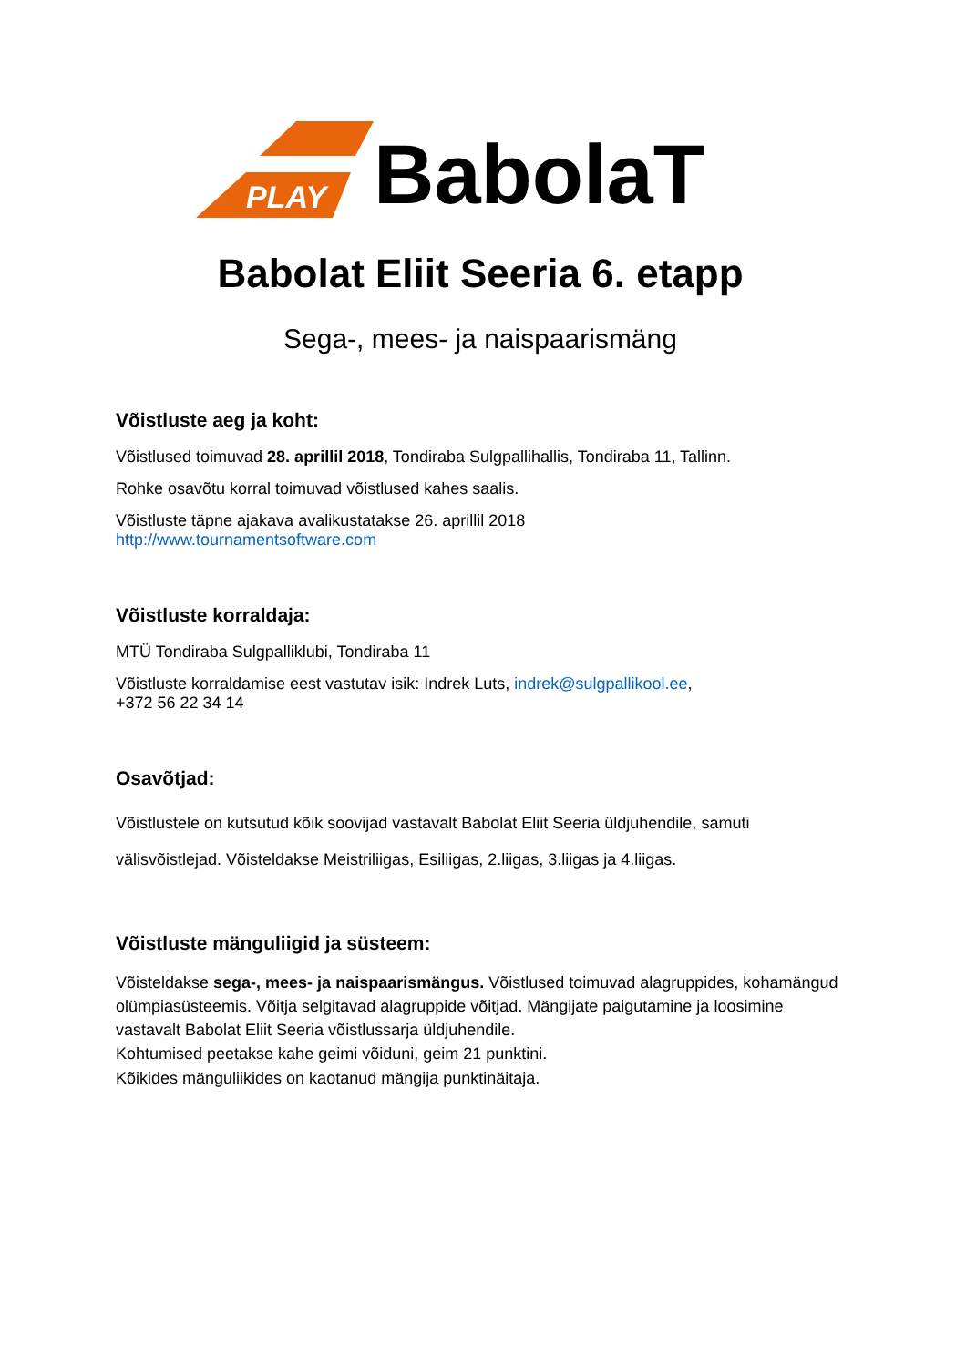PLAY
BabolaT
Babolat Eliit Seeria 6. etapp
Sega-, mees- ja naispaarismäng
Võistluste aeg ja koht:
Võistlused toimuvad 28. aprillil 2018, Tondiraba Sulgpallihallis, Tondiraba 11, Tallinn.
Rohke osavõtu korral toimuvad võistlused kahes saalis.
Võistluste täpne ajakava avalikustatakse 26. aprillil 2018
http://www.tournamentsoftware.com
Võistluste korraldaja:
MTÜ Tondiraba Sulgpalliklubi, Tondiraba 11
Võistluste korraldamise eest vastutav isik: Indrek Luts, indrek@sulgpallikool.ee,
+372 56 22 34 14
Osavõtjad:
Võistlustele on kutsutud kõik soovijad vastavalt Babolat Eliit Seeria üldjuhendile, samuti välisvõistlejad. Võisteldakse Meistriliigas, Esiliigas, 2.liigas, 3.liigas ja 4.liigas.
Võistluste mänguliigid ja süsteem:
Võisteldakse sega-, mees- ja naispaarismängus. Võistlused toimuvad alagruppides, kohamängud olümpiasüsteemis. Võitja selgitavad alagruppide võitjad. Mängijate paigutamine ja loosimine vastavalt Babolat Eliit Seeria võistlussarja üldjuhendile.
Kohtumised peetakse kahe geimi võiduni, geim 21 punktini.
Kõikides mänguliikides on kaotanud mängija punktinäitaja.